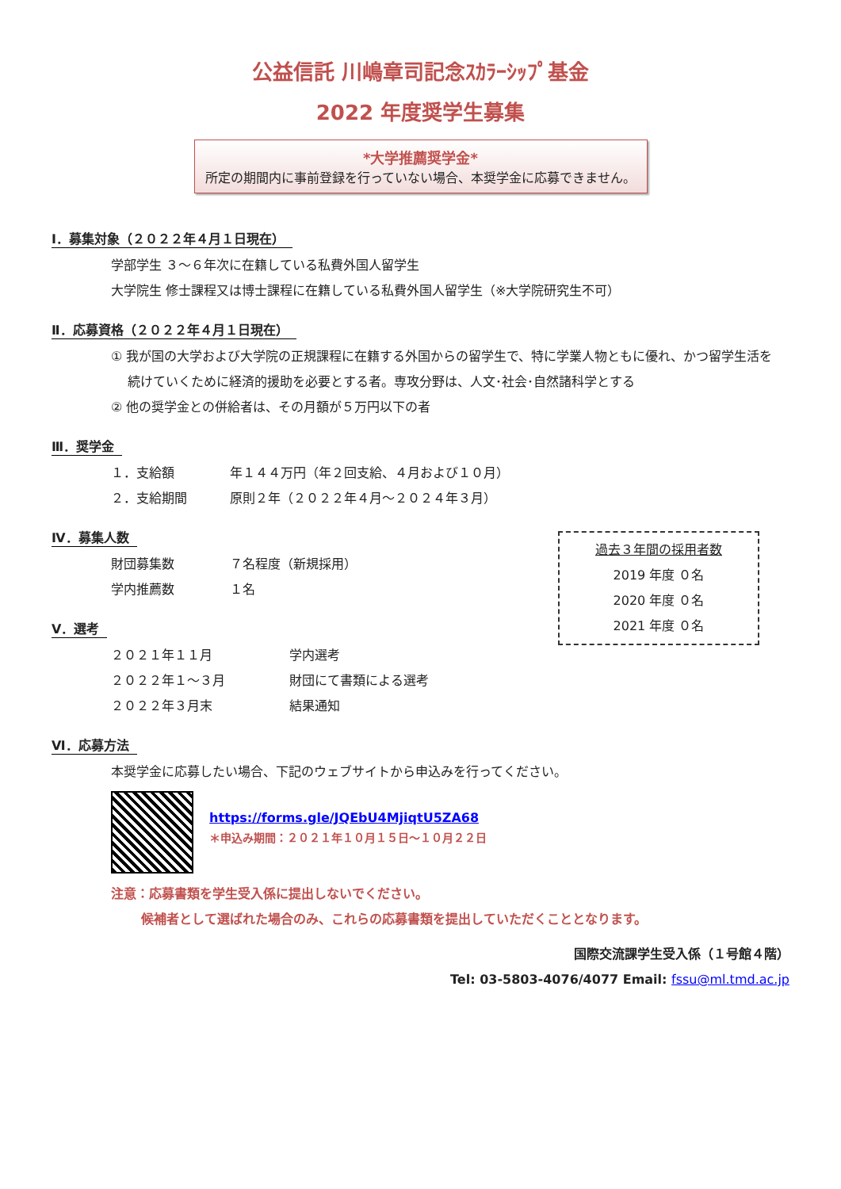公益信託 川嶋章司記念ｽｶﾗｰｼｯﾌﾟ基金
2022 年度奨学生募集
*大学推薦奨学金*
所定の期間内に事前登録を行っていない場合、本奨学金に応募できません。
Ⅰ．募集対象（２０２２年４月１日現在）
学部学生 ３～６年次に在籍している私費外国人留学生
大学院生 修士課程又は博士課程に在籍している私費外国人留学生（※大学院研究生不可）
Ⅱ．応募資格（２０２２年４月１日現在）
① 我が国の大学および大学院の正規課程に在籍する外国からの留学生で、特に学業人物ともに優れ、かつ留学生活を
　 続けていくために経済的援助を必要とする者。専攻分野は、人文･社会･自然諸科学とする
② 他の奨学金との併給者は、その月額が５万円以下の者
Ⅲ．奨学金
１．支給額 年１４４万円（年２回支給、４月および１０月）
２．支給期間 原則２年（２０２２年４月～２０２４年３月）
Ⅳ．募集人数
財団募集数 ７名程度（新規採用）
学内推薦数 １名
過去３年間の採用者数
2019 年度 ０名
2020 年度 ０名
2021 年度 ０名
Ⅴ．選考
２０２１年１１月 学内選考
２０２２年１～３月 財団にて書類による選考
２０２２年３月末 結果通知
Ⅵ．応募方法
本奨学金に応募したい場合、下記のウェブサイトから申込みを行ってください。
https://forms.gle/JQEbU4MjiqtU5ZA68
＊申込み期間：２０２１年１０月１５日～１０月２２日
注意：応募書類を学生受入係に提出しないでください。
　　 候補者として選ばれた場合のみ、これらの応募書類を提出していただくこととなります。
国際交流課学生受入係（１号館４階）
Tel: 03-5803-4076/4077 Email: fssu@ml.tmd.ac.jp